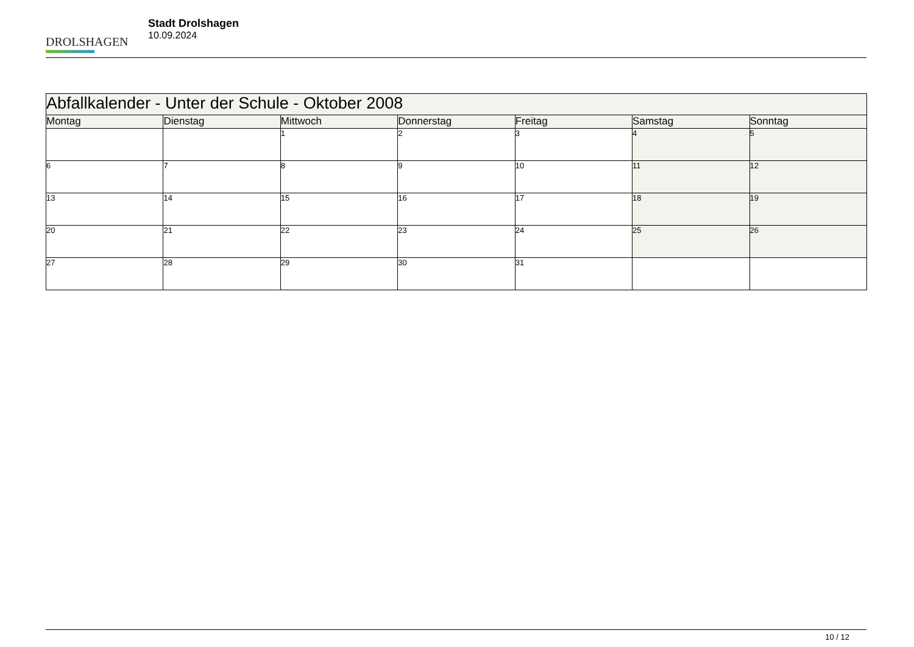DROLSHAGEN
Stadt Drolshagen
10.09.2024
| Abfallkalender - Unter der Schule - Oktober 2008 | | | | | | |
| Montag | Dienstag | Mittwoch | Donnerstag | Freitag | Samstag | Sonntag |
| | | 1 | 2 | 3 | 4 | 5 |
| 6 | 7 | 8 | 9 | 10 | 11 | 12 |
| 13 | 14 | 15 | 16 | 17 | 18 | 19 |
| 20 | 21 | 22 | 23 | 24 | 25 | 26 |
| 27 | 28 | 29 | 30 | 31 | | |
10 / 12